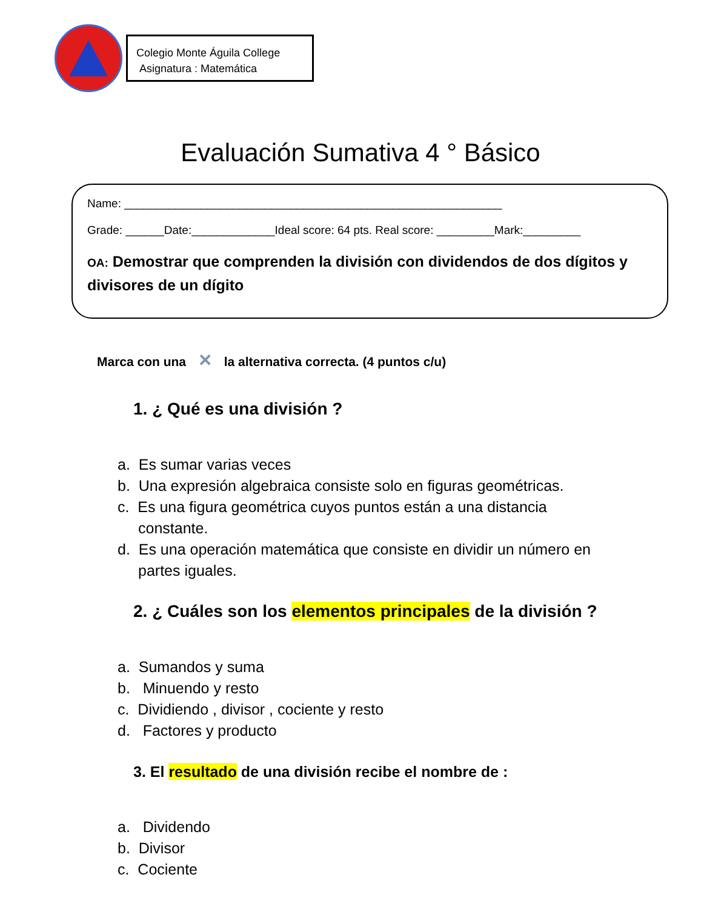Colegio Monte Águila College
Asignatura : Matemática
Evaluación Sumativa 4 ° Básico
Name: ___________________________________________________________
Grade: ______Date:_____________Ideal score: 64 pts. Real score: _________Mark:_________
OA: Demostrar que comprenden la división con dividendos de dos dígitos y divisores de un dígito
Marca con una ✕ la alternativa correcta. (4 puntos c/u)
1. ¿ Qué es una división ?
a. Es sumar varias veces
b. Una expresión algebraica consiste solo en figuras geométricas.
c. Es una figura geométrica cuyos puntos están a una distancia constante.
d. Es una operación matemática que consiste en dividir un número en partes iguales.
2. ¿ Cuáles son los elementos principales de la división ?
a. Sumandos y suma
b. Minuendo y resto
c. Dividiendo , divisor , cociente y resto
d. Factores y producto
3. El resultado de una división recibe el nombre de :
a. Dividendo
b. Divisor
c. Cociente